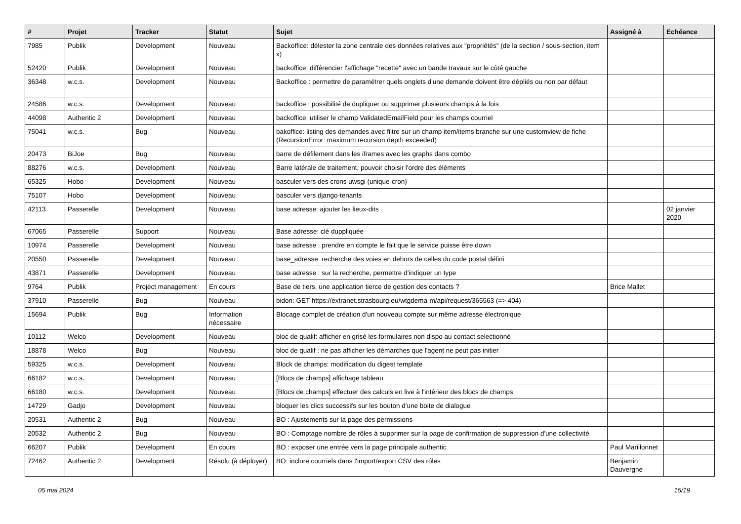| # | Projet | Tracker | Statut | Sujet | Assigné à | Echéance |
| --- | --- | --- | --- | --- | --- | --- |
| 7985 | Publik | Development | Nouveau | Backoffice: délester la zone centrale des données relatives aux "propriétés" (de la section / sous-section, item x) | | |
| 52420 | Publik | Development | Nouveau | backoffice: différencier l'affichage "recette" avec un bande travaux sur le côté gauche | | |
| 36348 | w.c.s. | Development | Nouveau | Backoffice : permettre de paramétrer quels onglets d'une demande doivent être dépliés ou non par défaut | | |
| 24586 | w.c.s. | Development | Nouveau | backoffice : possibilité de dupliquer ou supprimer plusieurs champs à la fois | | |
| 44098 | Authentic 2 | Development | Nouveau | backoffice: utiliser le champ ValidatedEmailField pour les champs courriel | | |
| 75041 | w.c.s. | Bug | Nouveau | bakoffice: listing des demandes avec filtre sur un champ item/items branche sur une customview de fiche (RecursionError: maximum recursion depth exceeded) | | |
| 20473 | BiJoe | Bug | Nouveau | barre de défilement dans les iframes avec les graphs dans combo | | |
| 88276 | w.c.s. | Development | Nouveau | Barre latérale de traitement, pouvoir choisir l'ordre des éléments | | |
| 65325 | Hobo | Development | Nouveau | basculer vers des crons uwsgi (unique-cron) | | |
| 75107 | Hobo | Development | Nouveau | basculer vers django-tenants | | |
| 42113 | Passerelle | Development | Nouveau | base adresse: ajouter les lieux-dits | | 02 janvier 2020 |
| 67065 | Passerelle | Support | Nouveau | Base adresse: clé duppliquée | | |
| 10974 | Passerelle | Development | Nouveau | base adresse : prendre en compte le fait que le service puisse être down | | |
| 20550 | Passerelle | Development | Nouveau | base_adresse: recherche des voies en dehors de celles du code postal défini | | |
| 43871 | Passerelle | Development | Nouveau | base adresse : sur la recherche, permettre d'indiquer un type | | |
| 9764 | Publik | Project management | En cours | Base de tiers, une application tierce de gestion des contacts ? | Brice Mallet | |
| 37910 | Passerelle | Bug | Nouveau | bidon: GET https://extranet.strasbourg.eu/wtgdema-m/api/request/365563 (=> 404) | | |
| 15694 | Publik | Bug | Information nécessaire | Blocage complet de création d'un nouveau compte sur même adresse électronique | | |
| 10112 | Welco | Development | Nouveau | bloc de qualif: afficher en grisé les formulaires non dispo au contact selectionné | | |
| 18878 | Welco | Bug | Nouveau | bloc de qualif : ne pas afficher les démarches que l'agent ne peut pas initier | | |
| 59325 | w.c.s. | Development | Nouveau | Block de champs: modification du digest template | | |
| 66182 | w.c.s. | Development | Nouveau | [Blocs de champs] affichage tableau | | |
| 66180 | w.c.s. | Development | Nouveau | [Blocs de champs] effectuer des calculs en live à l'intérieur des blocs de champs | | |
| 14729 | Gadjo | Development | Nouveau | bloquer les clics successifs sur les bouton d'une boite de dialogue | | |
| 20531 | Authentic 2 | Bug | Nouveau | BO : Ajustements sur la page des permissions | | |
| 20532 | Authentic 2 | Bug | Nouveau | BO : Comptage nombre de rôles à supprimer sur la page de confirmation de suppression d'une collectivité | | |
| 66207 | Publik | Development | En cours | BO : exposer une entrée vers la page principale authentic | Paul Marillonnet | |
| 72462 | Authentic 2 | Development | Résolu (à déployer) | BO: inclure courriels dans l'import/export CSV des rôles | Benjamin Dauvergne | |
05 mai 2024 15/19